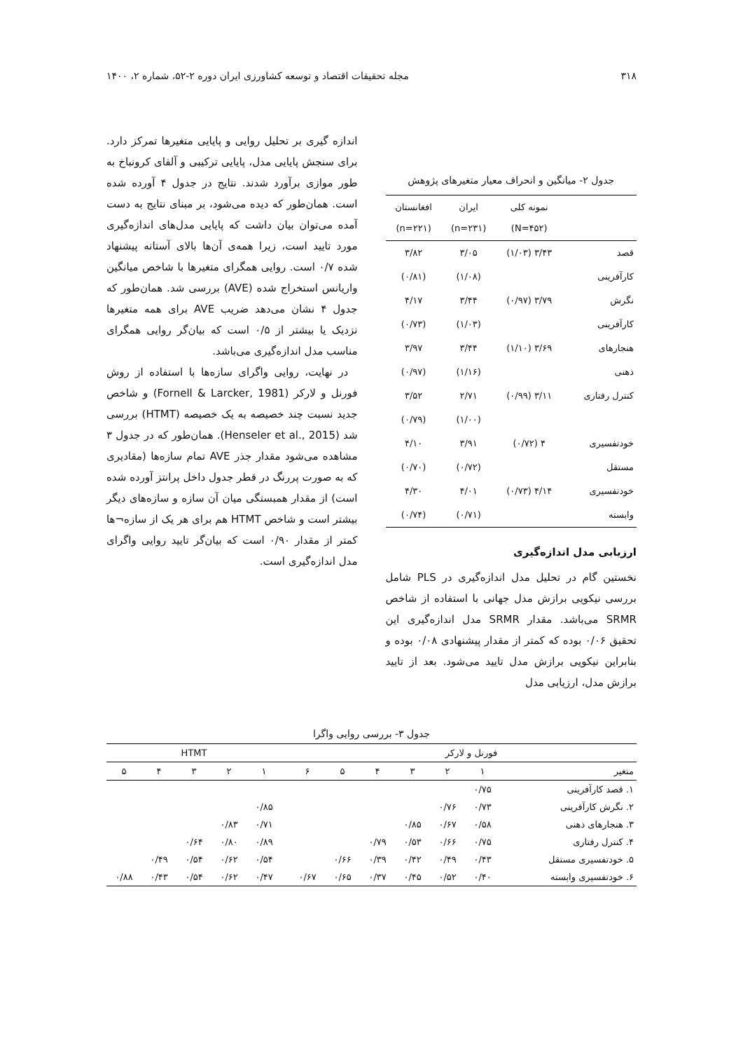۳۱۸ مجله تحقیقات اقتصاد و توسعه کشاورزی ایران دوره ۲-۵۲، شماره ۲، ۱۴۰۰
جدول ۲- میانگین و انحراف معیار متغیرهای پژوهش
| | نمونه کلی (N=۴۵۲) | ایران (n=۲۳۱) | افغانستان (n=۲۲۱) |
| --- | --- | --- | --- |
| قصد | ۳/۴۳ (۱/۰۳) | ۳/۰۵ | ۳/۸۲ |
| کارآفرینی | | (۱/۰۸) | (۰/۸۱) |
| نگرش | ۳/۷۹ (۰/۹۷) | ۳/۴۴ | ۴/۱۷ |
| کارآفرینی | | (۱/۰۳) | (۰/۷۳) |
| هنجارهای | ۳/۶۹ (۱/۱۰) | ۳/۴۴ | ۳/۹۷ |
| ذهنی | | (۱/۱۶) | (۰/۹۷) |
| کنترل رفتاری | ۳/۱۱ (۰/۹۹) | ۲/۷۱ | ۳/۵۲ |
| | | (۱/۰۰) | (۰/۷۹) |
| خودتفسیری | ۴ (۰/۷۲) | ۳/۹۱ | ۴/۱۰ |
| مستقل | | (۰/۷۲) | (۰/۷۰) |
| خودتفسیری | ۴/۱۴ (۰/۷۳) | ۴/۰۱ | ۴/۳۰ |
| وابسته | | (۰/۷۱) | (۰/۷۴) |
ارزیابی مدل اندازه‌گیری
نخستین گام در تحلیل مدل اندازه‌گیری در PLS شامل بررسی نیکویی برازش مدل جهانی با استفاده از شاخص SRMR می‌باشد. مقدار SRMR مدل اندازه‌گیری این تحقیق ۰/۰۶ بوده که کمتر از مقدار پیشنهادی ۰/۰۸ بوده و بنابراین نیکویی برازش مدل تایید می‌شود. بعد از تایید برازش مدل، ارزیابی مدل
اندازه گیری بر تحلیل روایی و پایایی متغیرها تمرکز دارد. برای سنجش پایایی مدل، پایایی ترکیبی و آلفای کرونباخ به طور موازی برآورد شدند. نتایج در جدول ۴ آورده شده است. همان‌طور که دیده می‌شود، بر مبنای نتایج به دست آمده می‌توان بیان داشت که پایایی مدل‌های اندازه‌گیری مورد تایید است، زیرا همه‌ی آن‌ها بالای آستانه پیشنهاد شده ۰/۷ است. روایی همگرای متغیرها با شاخص میانگین واریانس استخراج شده (AVE) بررسی شد. همان‌طور که جدول ۴ نشان می‌دهد ضریب AVE برای همه متغیرها نزدیک یا بیشتر از ۰/۵ است که بیان‌گر روایی همگرای مناسب مدل اندازه‌گیری می‌باشد.
در نهایت، روایی واگرای سازه‌ها با استفاده از روش فورنل و لارکر (Fornell & Larcker, 1981) و شاخص جدید نسبت چند خصیصه به یک خصیصه (HTMT) بررسی شد (Henseler et al., 2015). همان‌طور که در جدول ۳ مشاهده می‌شود مقدار جذر AVE تمام سازه‌ها (مقادیری که به صورت پررنگ در قطر جدول داخل پرانتز آورده شده است) از مقدار همبستگی میان آن سازه و سازه‌های دیگر بیشتر است و شاخص HTMT هم برای هر یک از سازه¬ها کمتر از مقدار ۰/۹۰ است که بیان‌گر تایید روایی واگرای مدل اندازه‌گیری است.
جدول ۳- بررسی روایی واگرا
| | فورنل و لارکر | | | | | | | HTMT | | | | |
| --- | --- | --- | --- | --- | --- | --- | --- | --- | --- | --- | --- | --- |
| متغیر | ۱ | ۲ | ۳ | ۴ | ۵ | ۶ | | ۱ | ۲ | ۳ | ۴ | ۵ |
| ۱. قصد کارآفرینی | ۰/۷۵ | | | | | | | | | | | |
| ۲. نگرش کارآفرینی | ۰/۷۳ | ۰/۷۶ | | | | | | ۰/۸۵ | | | | |
| ۳. هنجارهای ذهنی | ۰/۵۸ | ۰/۶۷ | ۰/۸۵ | | | | | ۰/۷۱ | ۰/۸۳ | | | |
| ۴. کنترل رفتاری | ۰/۷۵ | ۰/۶۶ | ۰/۵۳ | ۰/۷۹ | | | | ۰/۸۹ | ۰/۸۰ | ۰/۶۴ | | |
| ۵. خودتفسیری مستقل | ۰/۴۳ | ۰/۴۹ | ۰/۴۲ | ۰/۳۹ | ۰/۶۶ | | | ۰/۵۴ | ۰/۶۲ | ۰/۵۴ | ۰/۴۹ | |
| ۶. خودتفسیری وابسته | ۰/۴۰ | ۰/۵۲ | ۰/۴۵ | ۰/۳۷ | ۰/۶۵ | ۰/۶۷ | | ۰/۴۷ | ۰/۶۲ | ۰/۵۴ | ۰/۴۳ | ۰/۸۸ |